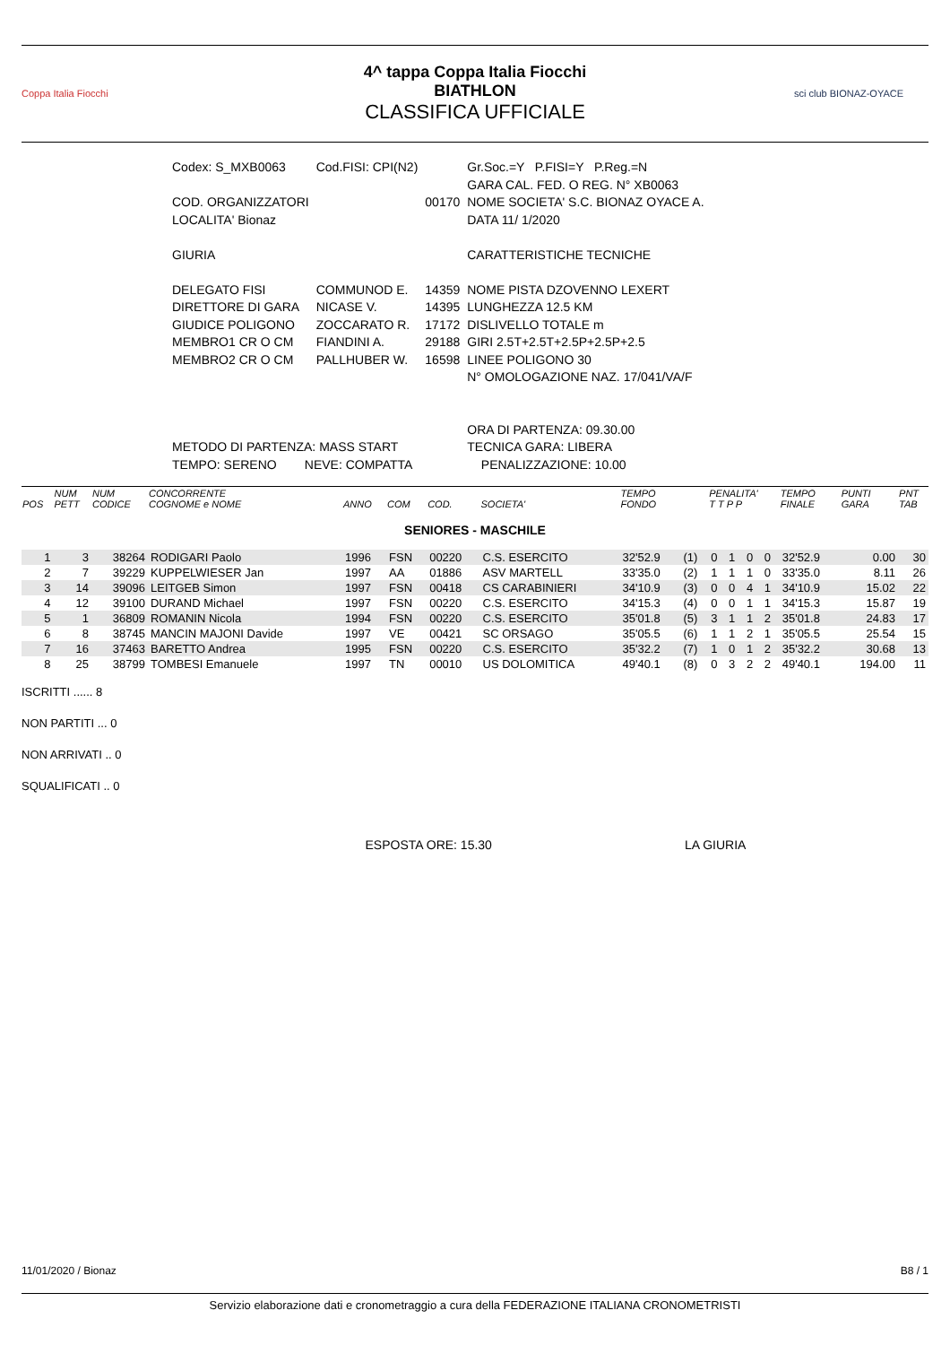Coppa Italia Fiocchi
4^ tappa Coppa Italia Fiocchi
BIATHLON
CLASSIFICA UFFICIALE
sci club BIONAZ-OYACE
| Codex: S_MXB0063 | Cod.FISI: CPI(N2) | | Gr.Soc.=Y P.FISI=Y P.Reg.=N |
| | | | GARA CAL. FED. O REG. N° XB0063 |
| COD. ORGANIZZATORI | | 00170 | NOME SOCIETA' S.C. BIONAZ OYACE A. |
| LOCALITA' Bionaz | | | DATA 11/ 1/2020 |
| GIURIA | | | CARATTERISTICHE TECNICHE |
| DELEGATO FISI | COMMUNOD E. | 14359 | NOME PISTA DZOVENNO LEXERT |
| DIRETTORE DI GARA | NICASE V. | 14395 | LUNGHEZZA 12.5 KM |
| GIUDICE POLIGONO | ZOCCARATO R. | 17172 | DISLIVELLO TOTALE m |
| MEMBRO1 CR O CM | FIANDINI A. | 29188 | GIRI 2.5T+2.5T+2.5P+2.5P+2.5 |
| MEMBRO2 CR O CM | PALLHUBER W. | 16598 | LINEE POLIGONO 30 |
| | | | N° OMOLOGAZIONE NAZ. 17/041/VA/F |
| | | | ORA DI PARTENZA: 09.30.00 |
| METODO DI PARTENZA: MASS START | | | TECNICA GARA: LIBERA |
| TEMPO: SERENO NEVE: COMPATTA | | | PENALIZZAZIONE: 10.00 |
| POS | NUM PETT | NUM CODICE | CONCORRENTE COGNOME e NOME | ANNO | COM | COD. | SOCIETA' | TEMPO FONDO | | PENALITA' T T P P | | | | TEMPO FINALE | PUNTI GARA | PNT TAB |
| --- | --- | --- | --- | --- | --- | --- | --- | --- | --- | --- | --- | --- | --- | --- | --- | --- |
| SENIORES - MASCHILE | | | | | | | | | | | | | | | | |
| 1 | 3 | 38264 | RODIGARI Paolo | 1996 | FSN | 00220 | C.S. ESERCITO | 32'52.9 | (1) | 0 | 1 | 0 | 0 | 32'52.9 | 0.00 | 30 |
| 2 | 7 | 39229 | KUPPELWIESER Jan | 1997 | AA | 01886 | ASV MARTELL | 33'35.0 | (2) | 1 | 1 | 1 | 0 | 33'35.0 | 8.11 | 26 |
| 3 | 14 | 39096 | LEITGEB Simon | 1997 | FSN | 00418 | CS CARABINIERI | 34'10.9 | (3) | 0 | 0 | 4 | 1 | 34'10.9 | 15.02 | 22 |
| 4 | 12 | 39100 | DURAND Michael | 1997 | FSN | 00220 | C.S. ESERCITO | 34'15.3 | (4) | 0 | 0 | 1 | 1 | 34'15.3 | 15.87 | 19 |
| 5 | 1 | 36809 | ROMANIN Nicola | 1994 | FSN | 00220 | C.S. ESERCITO | 35'01.8 | (5) | 3 | 1 | 1 | 2 | 35'01.8 | 24.83 | 17 |
| 6 | 8 | 38745 | MANCIN MAJONI Davide | 1997 | VE | 00421 | SC ORSAGO | 35'05.5 | (6) | 1 | 1 | 2 | 1 | 35'05.5 | 25.54 | 15 |
| 7 | 16 | 37463 | BARETTO Andrea | 1995 | FSN | 00220 | C.S. ESERCITO | 35'32.2 | (7) | 1 | 0 | 1 | 2 | 35'32.2 | 30.68 | 13 |
| 8 | 25 | 38799 | TOMBESI Emanuele | 1997 | TN | 00010 | US DOLOMITICA | 49'40.1 | (8) | 0 | 3 | 2 | 2 | 49'40.1 | 194.00 | 11 |
ISCRITTI ...... 8
NON PARTITI ... 0
NON ARRIVATI .. 0
SQUALIFICATI .. 0
ESPOSTA ORE: 15.30 LA GIURIA
11/01/2020 / Bionaz B8 / 1
Servizio elaborazione dati e cronometraggio a cura della FEDERAZIONE ITALIANA CRONOMETRISTI